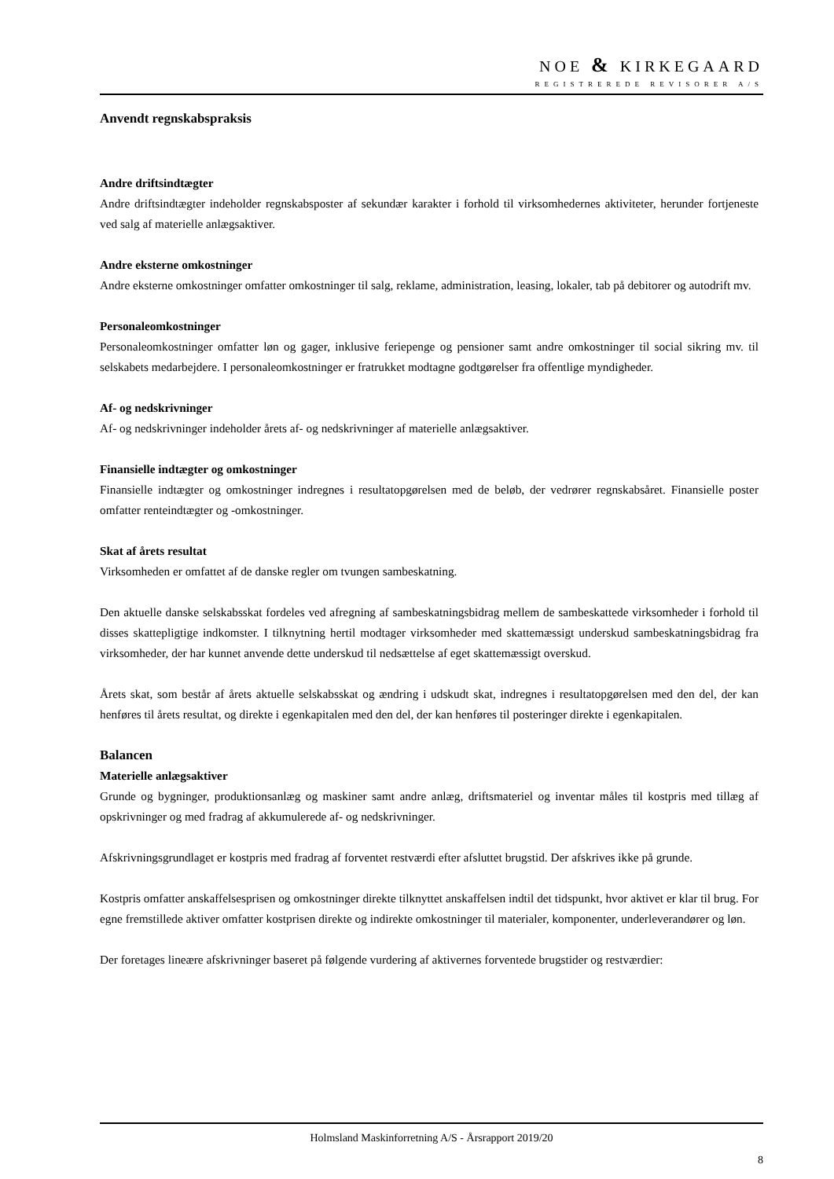NOE & KIRKEGAARD
REGISTREREDE REVISORER A/S
Anvendt regnskabspraksis
Andre driftsindtægter
Andre driftsindtægter indeholder regnskabsposter af sekundær karakter i forhold til virksomhedernes aktiviteter, herunder fortjeneste ved salg af materielle anlægsaktiver.
Andre eksterne omkostninger
Andre eksterne omkostninger omfatter omkostninger til salg, reklame, administration, leasing, lokaler, tab på debitorer og autodrift mv.
Personaleomkostninger
Personaleomkostninger omfatter løn og gager, inklusive feriepenge og pensioner samt andre omkostninger til social sikring mv. til selskabets medarbejdere. I personaleomkostninger er fratrukket modtagne godtgørelser fra offentlige myndigheder.
Af- og nedskrivninger
Af- og nedskrivninger indeholder årets af- og nedskrivninger af materielle anlægsaktiver.
Finansielle indtægter og omkostninger
Finansielle indtægter og omkostninger indregnes i resultatopgørelsen med de beløb, der vedrører regnskabsåret. Finansielle poster omfatter renteindtægter og -omkostninger.
Skat af årets resultat
Virksomheden er omfattet af de danske regler om tvungen sambeskatning.
Den aktuelle danske selskabsskat fordeles ved afregning af sambeskatningsbidrag mellem de sambeskattede virksomheder i forhold til disses skattepligtige indkomster. I tilknytning hertil modtager virksomheder med skattemæssigt underskud sambeskatningsbidrag fra virksomheder, der har kunnet anvende dette underskud til nedsættelse af eget skattemæssigt overskud.
Årets skat, som består af årets aktuelle selskabsskat og ændring i udskudt skat, indregnes i resultatopgørelsen med den del, der kan henføres til årets resultat, og direkte i egenkapitalen med den del, der kan henføres til posteringer direkte i egenkapitalen.
Balancen
Materielle anlægsaktiver
Grunde og bygninger, produktionsanlæg og maskiner samt andre anlæg, driftsmateriel og inventar måles til kostpris med tillæg af opskrivninger og med fradrag af akkumulerede af- og nedskrivninger.
Afskrivningsgrundlaget er kostpris med fradrag af forventet restværdi efter afsluttet brugstid. Der afskrives ikke på grunde.
Kostpris omfatter anskaffelsesprisen og omkostninger direkte tilknyttet anskaffelsen indtil det tidspunkt, hvor aktivet er klar til brug. For egne fremstillede aktiver omfatter kostprisen direkte og indirekte omkostninger til materialer, komponenter, underleverandører og løn.
Der foretages lineære afskrivninger baseret på følgende vurdering af aktivernes forventede brugstider og restværdier:
Holmsland Maskinforretning A/S - Årsrapport 2019/20
8